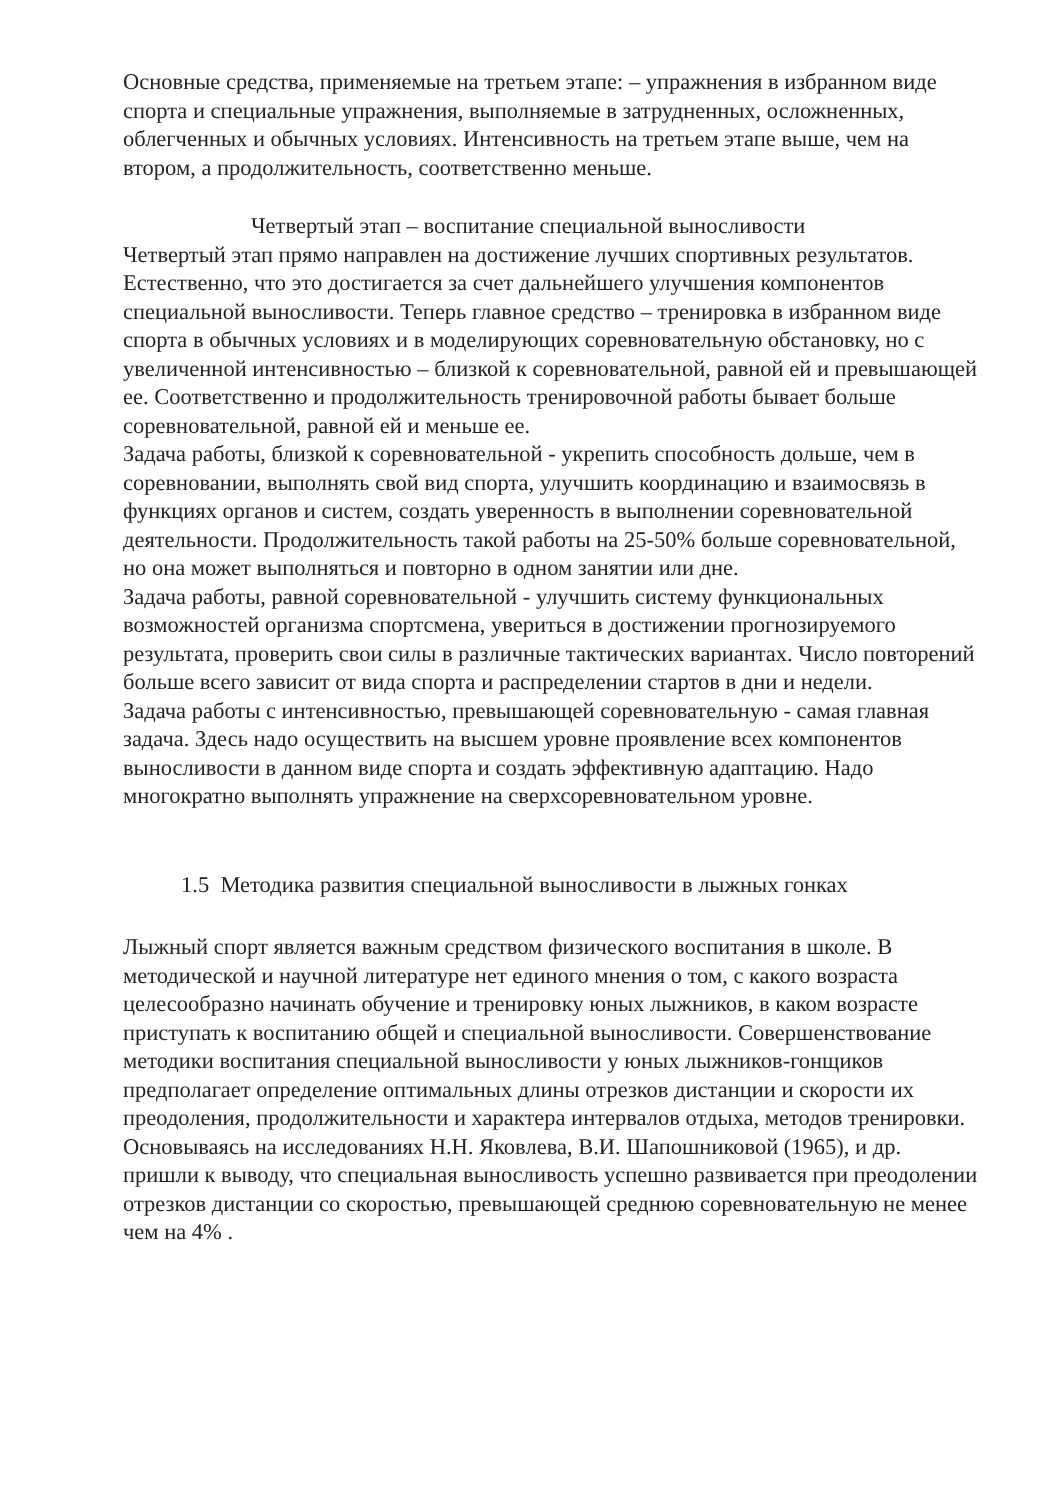Основные средства, применяемые на третьем этапе: – упражнения в избранном виде спорта и специальные упражнения, выполняемые в затрудненных, осложненных, облегченных и обычных условиях. Интенсивность на третьем этапе выше, чем на втором, а продолжительность, соответственно меньше.
Четвертый этап – воспитание специальной выносливости
Четвертый этап прямо направлен на достижение лучших спортивных результатов. Естественно, что это достигается за счет дальнейшего улучшения компонентов специальной выносливости. Теперь главное средство – тренировка в избранном виде спорта в обычных условиях и в моделирующих соревновательную обстановку, но с увеличенной интенсивностью – близкой к соревновательной, равной ей и превышающей ее. Соответственно и продолжительность тренировочной работы бывает больше соревновательной, равной ей и меньше ее.
Задача работы, близкой к соревновательной - укрепить способность дольше, чем в соревновании, выполнять свой вид спорта, улучшить координацию и взаимосвязь в функциях органов и систем, создать уверенность в выполнении соревновательной деятельности. Продолжительность такой работы на 25-50% больше соревновательной, но она может выполняться и повторно в одном занятии или дне.
Задача работы, равной соревновательной - улучшить систему функциональных возможностей организма спортсмена, увериться в достижении прогнозируемого результата, проверить свои силы в различные тактических вариантах. Число повторений больше всего зависит от вида спорта и распределении стартов в дни и недели.
Задача работы с интенсивностью, превышающей соревновательную - самая главная задача. Здесь надо осуществить на высшем уровне проявление всех компонентов выносливости в данном виде спорта и создать эффективную адаптацию. Надо многократно выполнять упражнение на сверхсоревновательном уровне.
1.5 Методика развития специальной выносливости в лыжных гонках
Лыжный спорт является важным средством физического воспитания в школе. В методической и научной литературе нет единого мнения о том, с какого возраста целесообразно начинать обучение и тренировку юных лыжников, в каком возрасте приступать к воспитанию общей и специальной выносливости. Совершенствование методики воспитания специальной выносливости у юных лыжников-гонщиков предполагает определение оптимальных длины отрезков дистанции и скорости их преодоления, продолжительности и характера интервалов отдыха, методов тренировки.
Основываясь на исследованиях Н.Н. Яковлева, В.И. Шапошниковой (1965), и др. пришли к выводу, что специальная выносливость успешно развивается при преодолении отрезков дистанции со скоростью, превышающей среднюю соревновательную не менее чем на 4% .